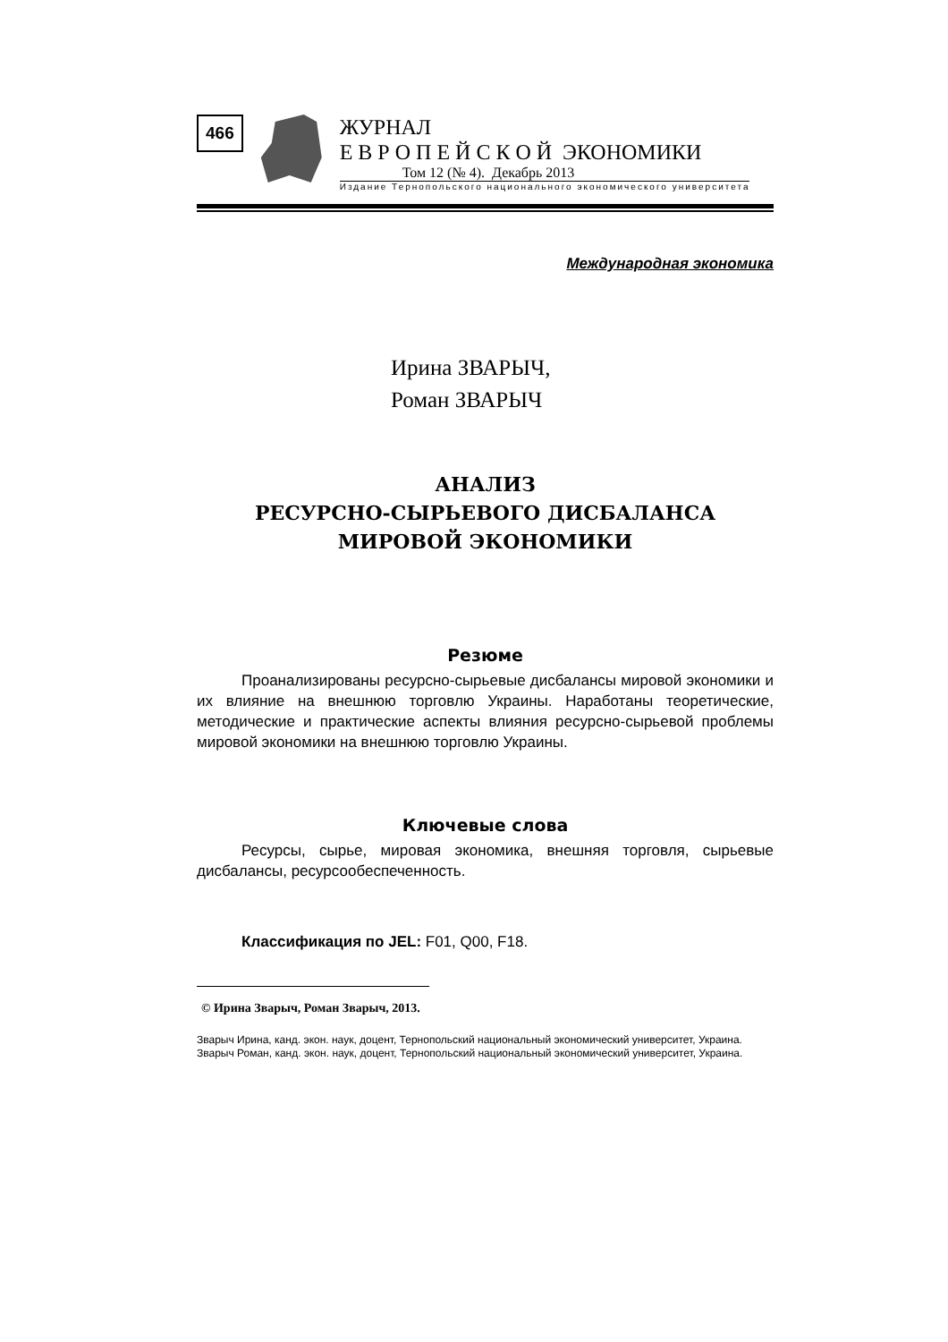466
ЖУРНАЛ
Е В Р О П Е Й С К О Й ЭКОНОМИКИ
Том 12 (№ 4). Декабрь 2013
Издание Тернопольского национального экономического университета
Международная экономика
Ирина ЗВАРЫЧ,
Роман ЗВАРЫЧ
АНАЛИЗ
РЕСУРСНО-СЫРЬЕВОГО ДИСБАЛАНСА
МИРОВОЙ ЭКОНОМИКИ
Резюме
Проанализированы ресурсно-сырьевые дисбалансы мировой экономики и их влияние на внешнюю торговлю Украины. Наработаны теоретические, методические и практические аспекты влияния ресурсно-сырьевой проблемы мировой экономики на внешнюю торговлю Украины.
Ключевые слова
Ресурсы, сырье, мировая экономика, внешняя торговля, сырьевые дисбалансы, ресурсообеспеченность.
Классификация по JEL: F01, Q00, F18.
© Ирина Зварыч, Роман Зварыч, 2013.
Зварыч Ирина, канд. экон. наук, доцент, Тернопольский национальный экономический университет, Украина.
Зварыч Роман, канд. экон. наук, доцент, Тернопольский национальный экономический университет, Украина.